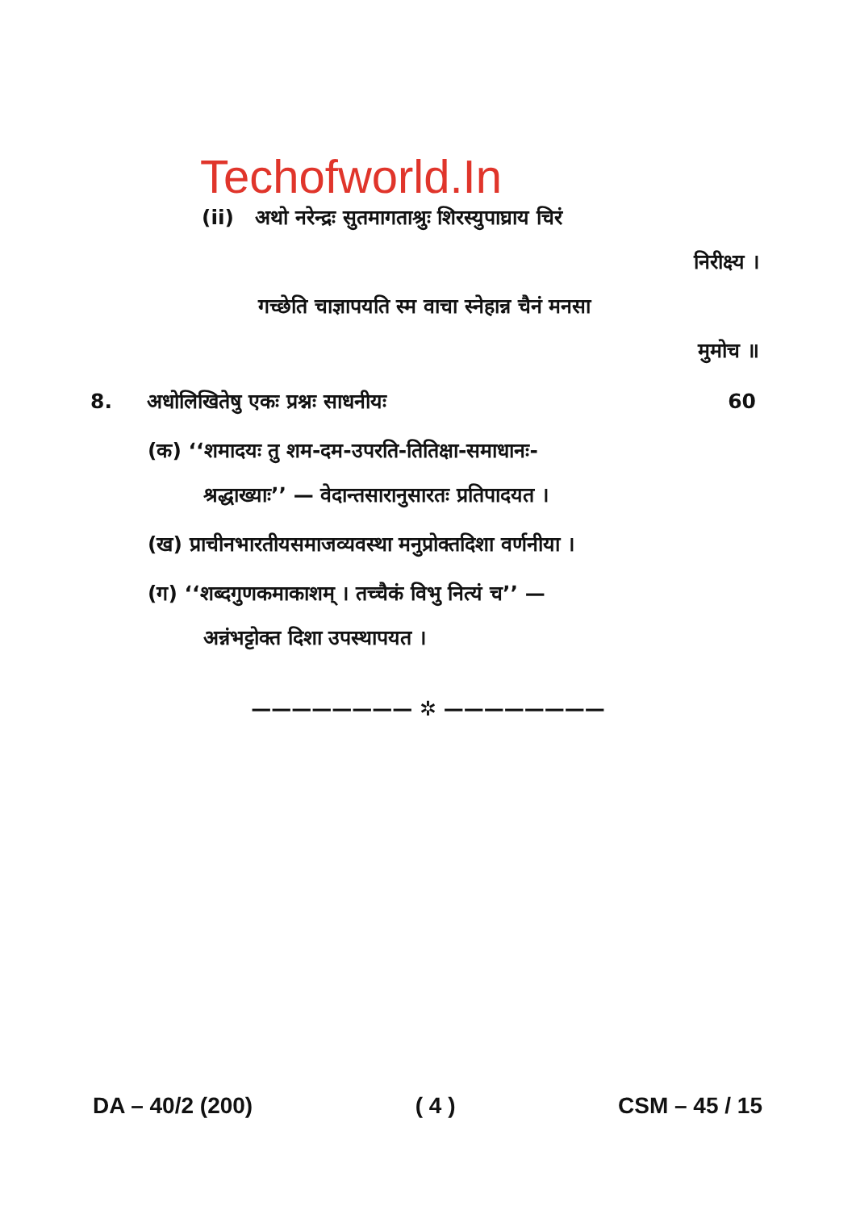Techofworld.In
(ii) अथो नरेन्द्रः सुतमागताश्रुः शिरस्युपाघ्राय चिरं
निरीक्ष्य ।
गच्छेति चाज्ञापयति स्म वाचा स्नेहान्न चैनं मनसा
मुमोच ॥
8. अधोलिखितेषु एकः प्रश्नः साधनीयः 60
(क) ‘‘शमादयः तु शम-दम-उपरति-तितिक्षा-समाधानः-
श्रद्धाख्याः’’ — वेदान्तसारानुसारतः प्रतिपादयत ।
(ख) प्राचीनभारतीयसमाजव्यवस्था मनुप्रोक्तदिशा वर्णनीया ।
(ग) ‘‘शब्दगुणकमाकाशम् । तच्चैकं विभु नित्यं च’’ —
अन्नंभट्टोक्त दिशा उपस्थापयत ।
———————— ✲ ————————
DA – 40/2 (200) ( 4 ) CSM – 45 / 15